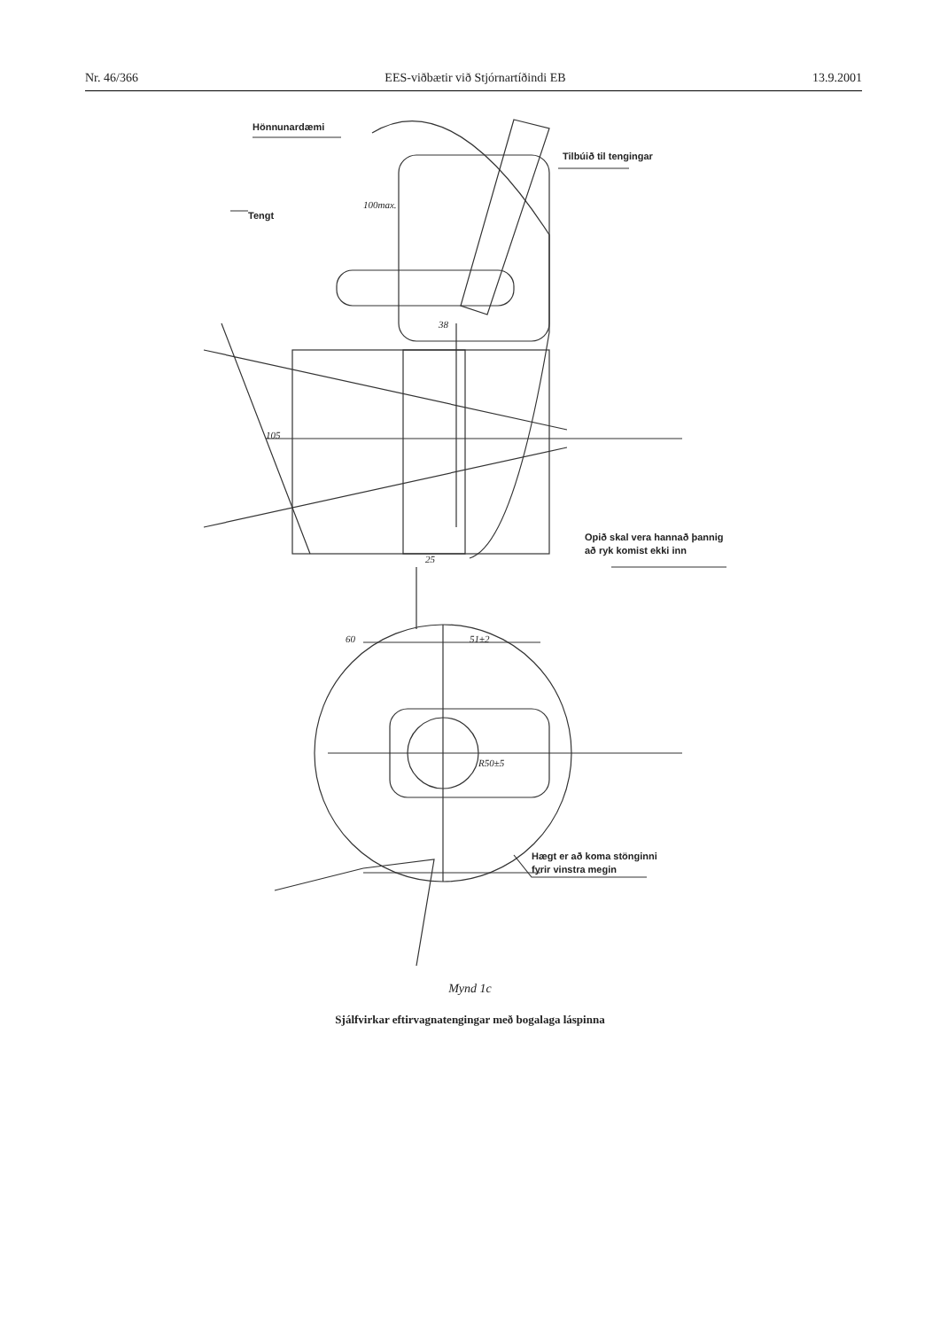Nr. 46/366 EES-viðbætir við Stjórnartíðindi EB 13.9.2001
Hönnunardæmi
Tilbúið til tengingar
Tengt
Opið skal vera hannað þannig
að ryk komist ekki inn
Hægt er að koma stönginni
fyrir vinstra megin
60
51±2
38
25
100max.
105
R50±5
Mynd 1c
Sjálfvirkar eftirvagnatengingar með bogalaga láspinna